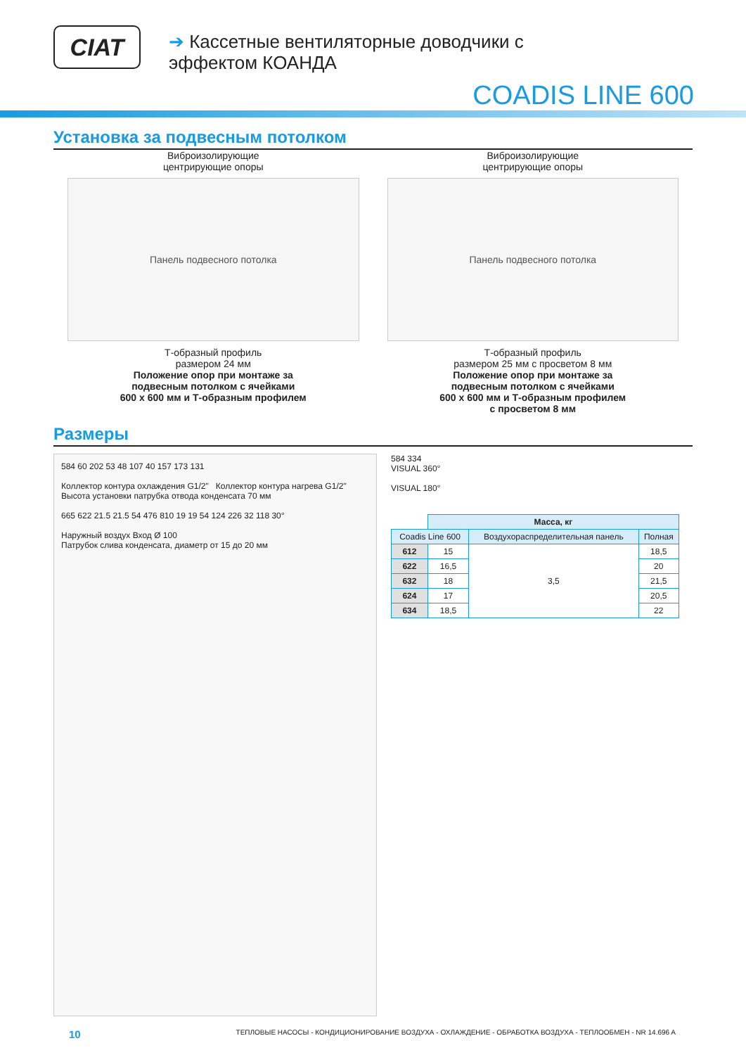CIAT
➔ Кассетные вентиляторные доводчики с
эффектом КОАНДА
COADIS LINE 600
Установка за подвесным потолком
Виброизолирующие
центрирующие опоры
Панель подвесного потолка
Т-образный профиль
размером 24 мм
Положение опор при монтаже за
подвесным потолком с ячейками
600 x 600 мм и Т-образным профилем
Виброизолирующие
центрирующие опоры
Панель подвесного потолка
Т-образный профиль
размером 25 мм с просветом 8 мм
Положение опор при монтаже за
подвесным потолком с ячейками
600 x 600 мм и Т-образным профилем
с просветом 8 мм
Размеры
584 60 202 53 48 107 40 157 173 131
Коллектор контура охлаждения G1/2" Коллектор контура нагрева G1/2"
Высота установки патрубка отвода конденсата 70 мм
665 622 21.5 21.5 54 476 810 19 19 54 124 226 32 118 30°
Наружный воздух Вход Ø 100
Патрубок слива конденсата, диаметр от 15 до 20 мм
584 334
VISUAL 360°
VISUAL 180°
| | Масса, кг | | |
| --- | --- | --- | --- |
| Coadis Line 600 | | Воздухораспределительная панель | Полная |
| 612 | 15 | 3,5 | 18,5 |
| 622 | 16,5 | | 20 |
| 632 | 18 | | 21,5 |
| 624 | 17 | | 20,5 |
| 634 | 18,5 | | 22 |
10 ТЕПЛОВЫЕ НАСОСЫ - КОНДИЦИОНИРОВАНИЕ ВОЗДУХА - ОХЛАЖДЕНИЕ - ОБРАБОТКА ВОЗДУХА - ТЕПЛООБМЕН - NR 14.696 A